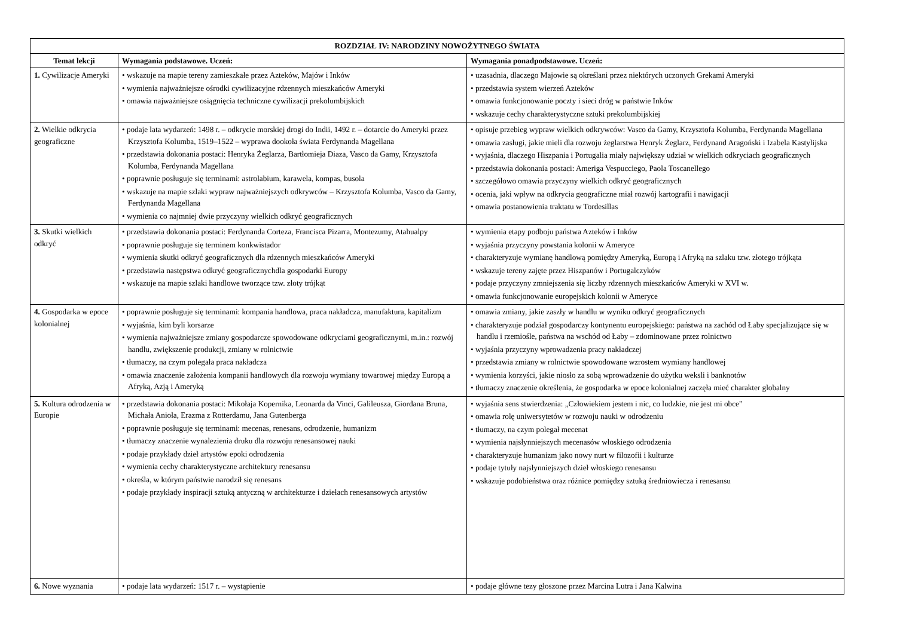| ROZDZIAŁ IV: NARODZINY NOWOŻYTNEGO ŚWIATA | | |
| --- | --- | --- |
| Temat lekcji | Wymagania podstawowe. Uczeń: | Wymagania ponadpodstawowe. Uczeń: |
| 1. Cywilizacje Ameryki | • wskazuje na mapie tereny zamieszkałe przez Azteków, Majów i Inków • wymienia najważniejsze ośrodki cywilizacyjne rdzennych mieszkańców Ameryki • omawia najważniejsze osiągnięcia techniczne cywilizacji prekolumbijskich | • uzasadnia, dlaczego Majowie są określani przez niektórych uczonych Grekami Ameryki • przedstawia system wierzeń Azteków • omawia funkcjonowanie poczty i sieci dróg w państwie Inków • wskazuje cechy charakterystyczne sztuki prekolumbijskiej |
| 2. Wielkie odkrycia geograficzne | • podaje lata wydarzeń: 1498 r. – odkrycie morskiej drogi do Indii, 1492 r. – dotarcie do Ameryki przez Krzysztofa Kolumba, 1519–1522 – wyprawa dookoła świata Ferdynanda Magellana • przedstawia dokonania postaci: Henryka Żeglarza, Bartłomieja Diaza, Vasco da Gamy, Krzysztofa Kolumba, Ferdynanda Magellana • poprawnie posługuje się terminami: astrolabium, karawela, kompas, busola • wskazuje na mapie szlaki wypraw najważniejszych odkrywców – Krzysztofa Kolumba, Vasco da Gamy, Ferdynanda Magellana • wymienia co najmniej dwie przyczyny wielkich odkryć geograficznych | • opisuje przebieg wypraw wielkich odkrywców: Vasco da Gamy, Krzysztofa Kolumba, Ferdynanda Magellana • omawia zasługi, jakie mieli dla rozwoju żeglarstwa Henryk Żeglarz, Ferdynand Aragoński i Izabela Kastylijska • wyjaśnia, dlaczego Hiszpania i Portugalia miały największy udział w wielkich odkryciach geograficznych • przedstawia dokonania postaci: Ameriga Vespucciego, Paola Toscanellego • szczegółowo omawia przyczyny wielkich odkryć geograficznych • ocenia, jaki wpływ na odkrycia geograficzne miał rozwój kartografii i nawigacji • omawia postanowienia traktatu w Tordesillas |
| 3. Skutki wielkich odkryć | • przedstawia dokonania postaci: Ferdynanda Corteza, Francisca Pizarra, Montezumy, Atahualpy • poprawnie posługuje się terminem konkwistador • wymienia skutki odkryć geograficznych dla rdzennych mieszkańców Ameryki • przedstawia następstwa odkryć geograficznychdla gospodarki Europy • wskazuje na mapie szlaki handlowe tworzące tzw. złoty trójkąt | • wymienia etapy podboju państwa Azteków i Inków • wyjaśnia przyczyny powstania kolonii w Ameryce • charakteryzuje wymianę handlową pomiędzy Ameryką, Europą i Afryką na szlaku tzw. złotego trójkąta • wskazuje tereny zajęte przez Hiszpanów i Portugalczyków • podaje przyczyny zmniejszenia się liczby rdzennych mieszkańców Ameryki w XVI w. • omawia funkcjonowanie europejskich kolonii w Ameryce |
| 4. Gospodarka w epoce kolonialnej | • poprawnie posługuje się terminami: kompania handlowa, praca nakładcza, manufaktura, kapitalizm • wyjaśnia, kim byli korsarze • wymienia najważniejsze zmiany gospodarcze spowodowane odkryciami geograficznymi, m.in.: rozwój handlu, zwiększenie produkcji, zmiany w rolnictwie • tłumaczy, na czym polegała praca nakładcza • omawia znaczenie założenia kompanii handlowych dla rozwoju wymiany towarowej między Europą a Afryką, Azją i Ameryką | • omawia zmiany, jakie zaszły w handlu w wyniku odkryć geograficznych • charakteryzuje podział gospodarczy kontynentu europejskiego: państwa na zachód od Łaby specjalizujące się w handlu i rzemiośle, państwa na wschód od Łaby – zdominowane przez rolnictwo • wyjaśnia przyczyny wprowadzenia pracy nakładczej • przedstawia zmiany w rolnictwie spowodowane wzrostem wymiany handlowej • wymienia korzyści, jakie niosło za sobą wprowadzenie do użytku weksli i banknotów • tłumaczy znaczenie określenia, że gospodarka w epoce kolonialnej zaczęła mieć charakter globalny |
| 5. Kultura odrodzenia w Europie | • przedstawia dokonania postaci: Mikołaja Kopernika, Leonarda da Vinci, Galileusza, Giordana Bruna, Michała Anioła, Erazma z Rotterdamu, Jana Gutenberga • poprawnie posługuje się terminami: mecenas, renesans, odrodzenie, humanizm • tłumaczy znaczenie wynalezienia druku dla rozwoju renesansowej nauki • podaje przykłady dzieł artystów epoki odrodzenia • wymienia cechy charakterystyczne architektury renesansu • określa, w którym państwie narodził się renesans • podaje przykłady inspiracji sztuką antyczną w architekturze i dziełach renesansowych artystów | • wyjaśnia sens stwierdzenia: „Człowiekiem jestem i nic, co ludzkie, nie jest mi obce” • omawia rolę uniwersytetów w rozwoju nauki w odrodzeniu • tłumaczy, na czym polegał mecenat • wymienia najsłynniejszych mecenasów włoskiego odrodzenia • charakteryzuje humanizm jako nowy nurt w filozofii i kulturze • podaje tytuły najsłynniejszych dzieł włoskiego renesansu • wskazuje podobieństwa oraz różnice pomiędzy sztuką średniowiecza i renesansu |
| 6. Nowe wyznania | • podaje lata wydarzeń: 1517 r. – wystąpienie | • podaje główne tezy głoszone przez Marcina Lutra i Jana Kalwina |